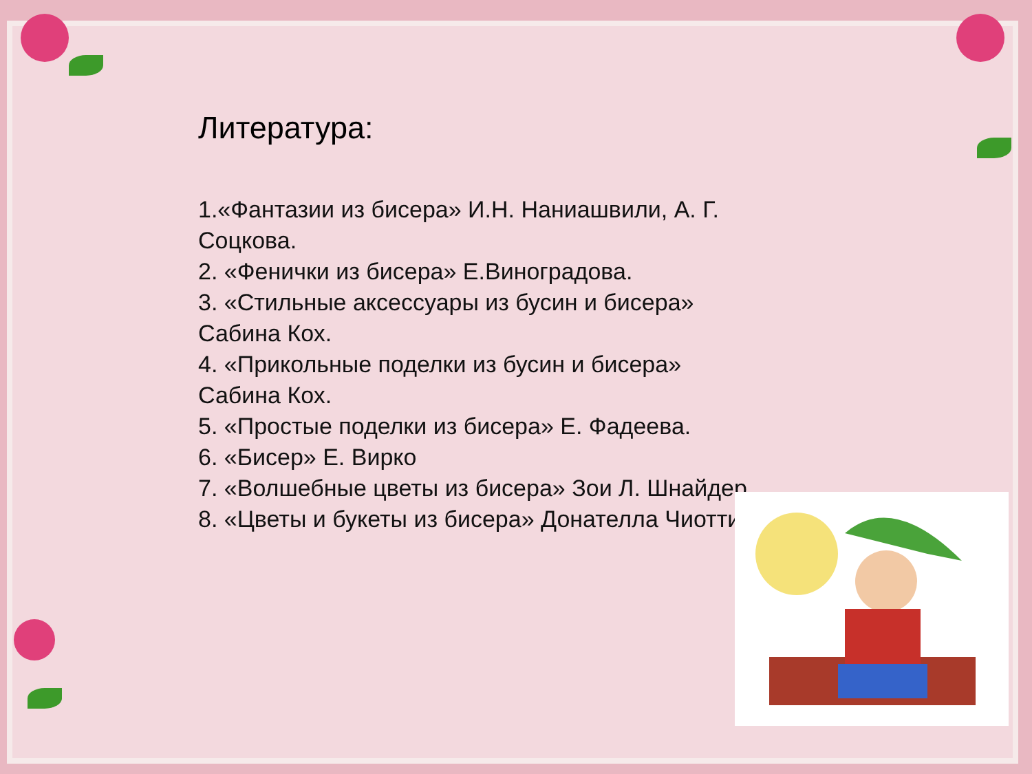Литература:
1.«Фантазии из бисера» И.Н. Наниашвили, А. Г. Соцкова.
2. «Фенички из бисера» Е.Виноградова.
3. «Стильные аксессуары из бусин и бисера» Сабина Кох.
4. «Прикольные поделки из бусин и бисера» Сабина Кох.
5. «Простые поделки из бисера» Е. Фадеева.
6. «Бисер» Е. Вирко
7. «Волшебные цветы из бисера» Зои Л. Шнайдер.
8. «Цветы и букеты из бисера» Донателла Чиотти.